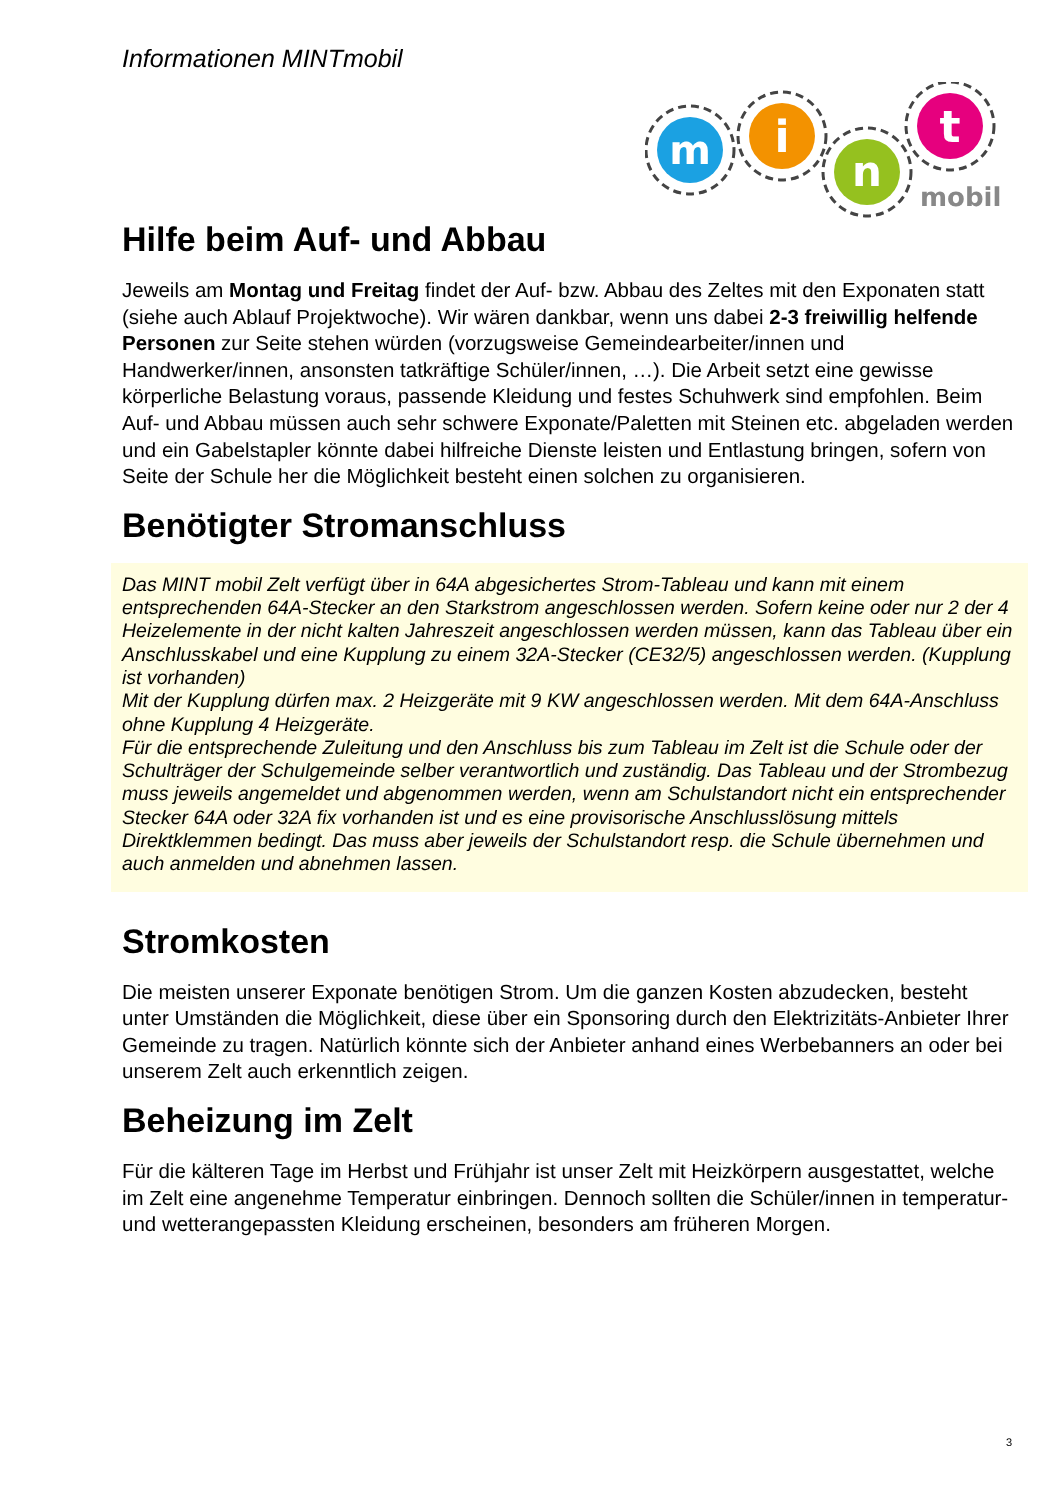Informationen MINTmobil
m
i
n
t
mobil
Hilfe beim Auf- und Abbau
Jeweils am Montag und Freitag findet der Auf- bzw. Abbau des Zeltes mit den Exponaten statt (siehe auch Ablauf Projektwoche). Wir wären dankbar, wenn uns dabei 2-3 freiwillig helfende Personen zur Seite stehen würden (vorzugsweise Gemeindearbeiter/innen und Handwerker/innen, ansonsten tatkräftige Schüler/innen, …). Die Arbeit setzt eine gewisse körperliche Belastung voraus, passende Kleidung und festes Schuhwerk sind empfohlen. Beim Auf- und Abbau müssen auch sehr schwere Exponate/Paletten mit Steinen etc. abgeladen werden und ein Gabelstapler könnte dabei hilfreiche Dienste leisten und Entlastung bringen, sofern von Seite der Schule her die Möglichkeit besteht einen solchen zu organisieren.
Benötigter Stromanschluss
Das MINT mobil Zelt verfügt über in 64A abgesichertes Strom-Tableau und kann mit einem entsprechenden 64A-Stecker an den Starkstrom angeschlossen werden. Sofern keine oder nur 2 der 4 Heizelemente in der nicht kalten Jahreszeit angeschlossen werden müssen, kann das Tableau über ein Anschlusskabel und eine Kupplung zu einem 32A-Stecker (CE32/5) angeschlossen werden. (Kupplung ist vorhanden)
Mit der Kupplung dürfen max. 2 Heizgeräte mit 9 KW angeschlossen werden. Mit dem 64A-Anschluss ohne Kupplung 4 Heizgeräte.
Für die entsprechende Zuleitung und den Anschluss bis zum Tableau im Zelt ist die Schule oder der Schulträger der Schulgemeinde selber verantwortlich und zuständig. Das Tableau und der Strombezug muss jeweils angemeldet und abgenommen werden, wenn am Schulstandort nicht ein entsprechender Stecker 64A oder 32A fix vorhanden ist und es eine provisorische Anschlusslösung mittels Direktklemmen bedingt. Das muss aber jeweils der Schulstandort resp. die Schule übernehmen und auch anmelden und abnehmen lassen.
Stromkosten
Die meisten unserer Exponate benötigen Strom. Um die ganzen Kosten abzudecken, besteht unter Umständen die Möglichkeit, diese über ein Sponsoring durch den Elektrizitäts-Anbieter Ihrer Gemeinde zu tragen. Natürlich könnte sich der Anbieter anhand eines Werbebanners an oder bei unserem Zelt auch erkenntlich zeigen.
Beheizung im Zelt
Für die kälteren Tage im Herbst und Frühjahr ist unser Zelt mit Heizkörpern ausgestattet, welche im Zelt eine angenehme Temperatur einbringen. Dennoch sollten die Schüler/innen in temperatur- und wetterangepassten Kleidung erscheinen, besonders am früheren Morgen.
3